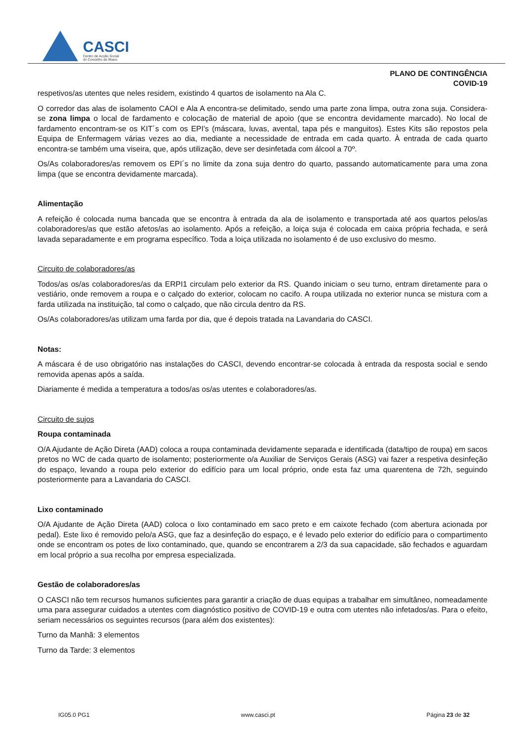CASCI
Centro de Acção Social
do Concelho de Ílhavo
PLANO DE CONTINGÊNCIA
COVID-19
respetivos/as utentes que neles residem, existindo 4 quartos de isolamento na Ala C.
O corredor das alas de isolamento CAOI e Ala A encontra-se delimitado, sendo uma parte zona limpa, outra zona suja. Considera-se zona limpa o local de fardamento e colocação de material de apoio (que se encontra devidamente marcado). No local de fardamento encontram-se os KIT´s com os EPI's (máscara, luvas, avental, tapa pés e manguitos). Estes Kits são repostos pela Equipa de Enfermagem várias vezes ao dia, mediante a necessidade de entrada em cada quarto. À entrada de cada quarto encontra-se também uma viseira, que, após utilização, deve ser desinfetada com álcool a 70º.
Os/As colaboradores/as removem os EPI´s no limite da zona suja dentro do quarto, passando automaticamente para uma zona limpa (que se encontra devidamente marcada).
Alimentação
A refeição é colocada numa bancada que se encontra à entrada da ala de isolamento e transportada até aos quartos pelos/as colaboradores/as que estão afetos/as ao isolamento. Após a refeição, a loiça suja é colocada em caixa própria fechada, e será lavada separadamente e em programa específico. Toda a loiça utilizada no isolamento é de uso exclusivo do mesmo.
Circuito de colaboradores/as
Todos/as os/as colaboradores/as da ERPI1 circulam pelo exterior da RS. Quando iniciam o seu turno, entram diretamente para o vestiário, onde removem a roupa e o calçado do exterior, colocam no cacifo. A roupa utilizada no exterior nunca se mistura com a farda utilizada na instituição, tal como o calçado, que não circula dentro da RS.
Os/As colaboradores/as utilizam uma farda por dia, que é depois tratada na Lavandaria do CASCI.
Notas:
A máscara é de uso obrigatório nas instalações do CASCI, devendo encontrar-se colocada à entrada da resposta social e sendo removida apenas após a saída.
Diariamente é medida a temperatura a todos/as os/as utentes e colaboradores/as.
Circuito de sujos
Roupa contaminada
O/A Ajudante de Ação Direta (AAD) coloca a roupa contaminada devidamente separada e identificada (data/tipo de roupa) em sacos pretos no WC de cada quarto de isolamento; posteriormente o/a Auxiliar de Serviços Gerais (ASG) vai fazer a respetiva desinfeção do espaço, levando a roupa pelo exterior do edifício para um local próprio, onde esta faz uma quarentena de 72h, seguindo posteriormente para a Lavandaria do CASCI.
Lixo contaminado
O/A Ajudante de Ação Direta (AAD) coloca o lixo contaminado em saco preto e em caixote fechado (com abertura acionada por pedal). Este lixo é removido pelo/a ASG, que faz a desinfeção do espaço, e é levado pelo exterior do edifício para o compartimento onde se encontram os potes de lixo contaminado, que, quando se encontrarem a 2/3 da sua capacidade, são fechados e aguardam em local próprio a sua recolha por empresa especializada.
Gestão de colaboradores/as
O CASCI não tem recursos humanos suficientes para garantir a criação de duas equipas a trabalhar em simultâneo, nomeadamente uma para assegurar cuidados a utentes com diagnóstico positivo de COVID-19 e outra com utentes não infetados/as. Para o efeito, seriam necessários os seguintes recursos (para além dos existentes):
Turno da Manhã: 3 elementos
Turno da Tarde: 3 elementos
IG05.0 PG1 www.casci.pt Página 23 de 32